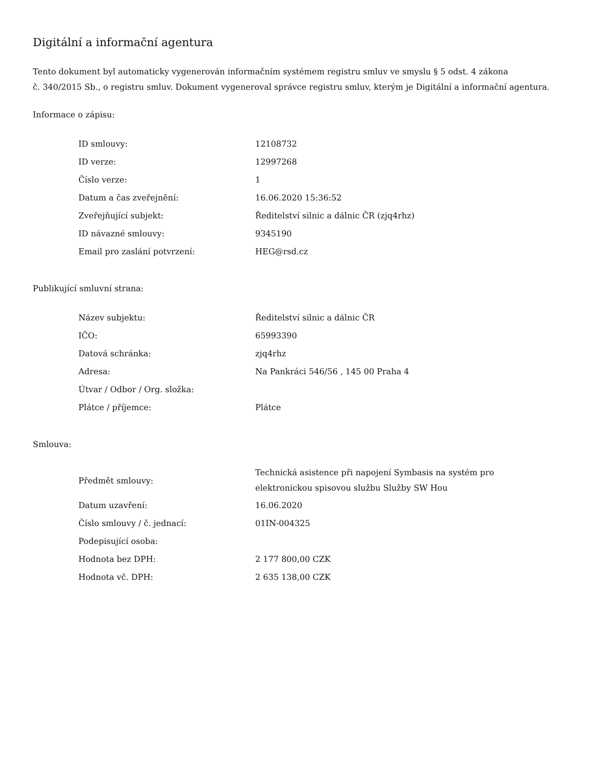Digitální a informační agentura
Tento dokument byl automaticky vygenerován informačním systémem registru smluv ve smyslu § 5 odst. 4 zákona
č. 340/2015 Sb., o registru smluv. Dokument vygeneroval správce registru smluv, kterým je Digitální a informační agentura.
Informace o zápisu:
| ID smlouvy: | 12108732 |
| ID verze: | 12997268 |
| Číslo verze: | 1 |
| Datum a čas zveřejnění: | 16.06.2020 15:36:52 |
| Zveřejňující subjekt: | Ředitelství silnic a dálnic ČR (zjq4rhz) |
| ID návazné smlouvy: | 9345190 |
| Email pro zaslání potvrzení: | HEG@rsd.cz |
Publikující smluvní strana:
| Název subjektu: | Ředitelství silnic a dálnic ČR |
| IČO: | 65993390 |
| Datová schránka: | zjq4rhz |
| Adresa: | Na Pankráci 546/56 , 145 00 Praha 4 |
| Útvar / Odbor / Org. složka: | |
| Plátce / příjemce: | Plátce |
Smlouva:
| Předmět smlouvy: | Technická asistence při napojení Symbasis na systém pro elektronickou spisovou službu Služby SW Hou |
| Datum uzavření: | 16.06.2020 |
| Číslo smlouvy / č. jednací: | 01IN-004325 |
| Podepisující osoba: | |
| Hodnota bez DPH: | 2 177 800,00 CZK |
| Hodnota vč. DPH: | 2 635 138,00 CZK |